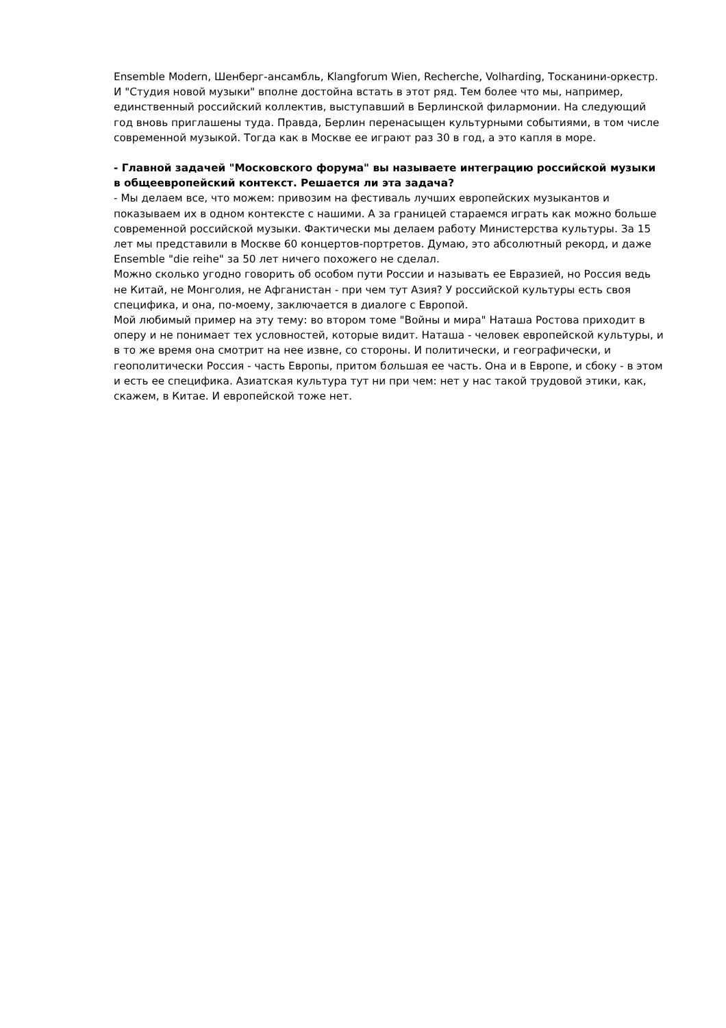Ensemble Modern, Шенберг-ансамбль, Klangforum Wien, Recherche, Volharding, Тосканини-оркестр. И "Студия новой музыки" вполне достойна встать в этот ряд. Тем более что мы, например, единственный российский коллектив, выступавший в Берлинской филармонии. На следующий год вновь приглашены туда. Правда, Берлин перенасыщен культурными событиями, в том числе современной музыкой. Тогда как в Москве ее играют раз 30 в год, а это капля в море.
- Главной задачей "Московского форума" вы называете интеграцию российской музыки в общеевропейский контекст. Решается ли эта задача?
- Мы делаем все, что можем: привозим на фестиваль лучших европейских музыкантов и показываем их в одном контексте с нашими. А за границей стараемся играть как можно больше современной российской музыки. Фактически мы делаем работу Министерства культуры. За 15 лет мы представили в Москве 60 концертов-портретов. Думаю, это абсолютный рекорд, и даже Ensemble "die reihe" за 50 лет ничего похожего не сделал.
Можно сколько угодно говорить об особом пути России и называть ее Евразией, но Россия ведь не Китай, не Монголия, не Афганистан - при чем тут Азия? У российской культуры есть своя специфика, и она, по-моему, заключается в диалоге с Европой.
Мой любимый пример на эту тему: во втором томе "Войны и мира" Наташа Ростова приходит в оперу и не понимает тех условностей, которые видит. Наташа - человек европейской культуры, и в то же время она смотрит на нее извне, со стороны. И политически, и географически, и геополитически Россия - часть Европы, притом большая ее часть. Она и в Европе, и сбоку - в этом и есть ее специфика. Азиатская культура тут ни при чем: нет у нас такой трудовой этики, как, скажем, в Китае. И европейской тоже нет.